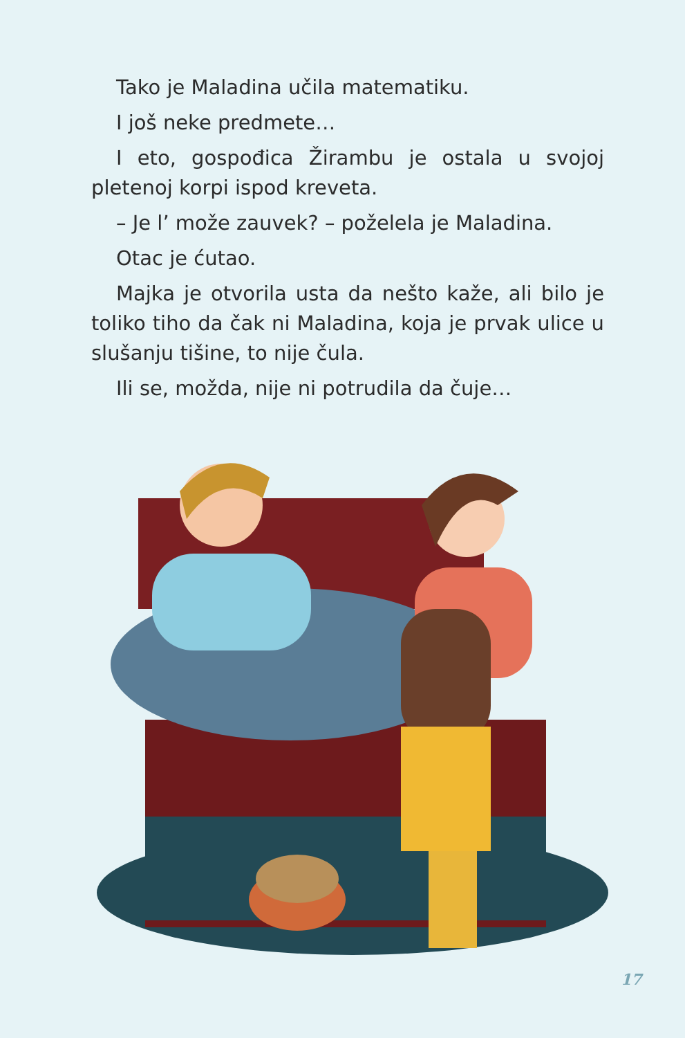Tako je Maladina učila matematiku.
I još neke predmete…
I eto, gospođica Žirambu je ostala u svojoj pletenoj korpi ispod kreveta.
– Je l’ može zauvek? – poželela je Maladina.
Otac je ćutao.
Majka je otvorila usta da nešto kaže, ali bilo je toliko tiho da čak ni Maladina, koja je prvak ulice u slušanju tišine, to nije čula.
Ili se, možda, nije ni potrudila da čuje…
17